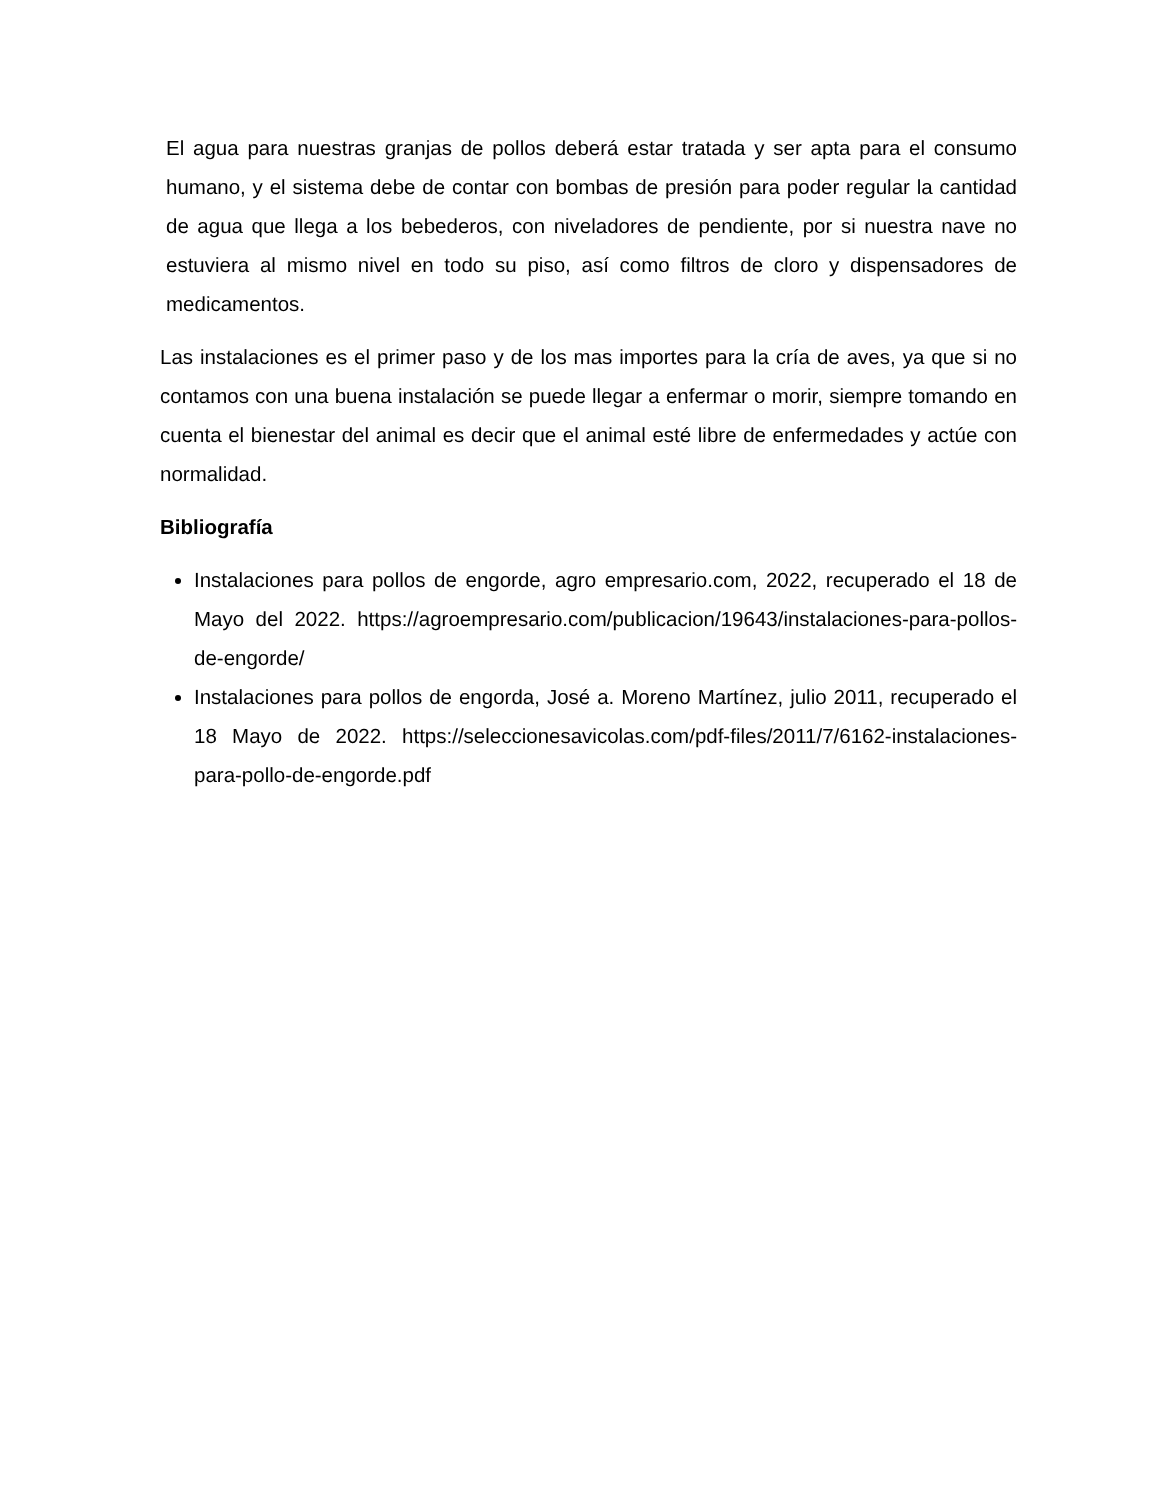El agua para nuestras granjas de pollos deberá estar tratada y ser apta para el consumo humano, y el sistema debe de contar con bombas de presión para poder regular la cantidad de agua que llega a los bebederos, con niveladores de pendiente, por si nuestra nave no estuviera al mismo nivel en todo su piso, así como filtros de cloro y dispensadores de medicamentos.
Las instalaciones es el primer paso y de los mas importes para la cría de aves, ya que si no contamos con una buena instalación se puede llegar a enfermar o morir, siempre tomando en cuenta el bienestar del animal es decir que el animal esté libre de enfermedades y actúe con normalidad.
Bibliografía
Instalaciones para pollos de engorde, agro empresario.com, 2022, recuperado el 18 de Mayo del 2022. https://agroempresario.com/publicacion/19643/instalaciones-para-pollos-de-engorde/
Instalaciones para pollos de engorda, José a. Moreno Martínez, julio 2011, recuperado el 18 Mayo de 2022. https://seleccionesavicolas.com/pdf-files/2011/7/6162-instalaciones-para-pollo-de-engorde.pdf